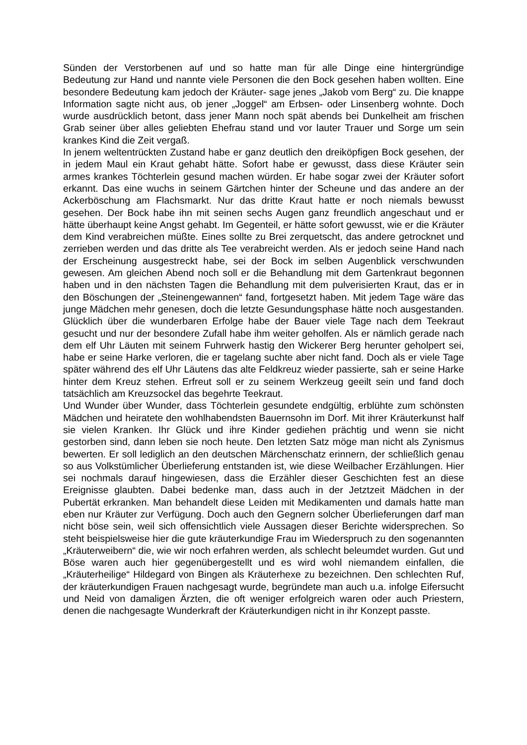Sünden der Verstorbenen auf und so hatte man für alle Dinge eine hintergründige Bedeutung zur Hand und nannte viele Personen die den Bock gesehen haben wollten. Eine besondere Bedeutung kam jedoch der Kräuter- sage jenes „Jakob vom Berg“ zu. Die knappe Information sagte nicht aus, ob jener „Joggel“ am Erbsen- oder Linsenberg wohnte. Doch wurde ausdrücklich betont, dass jener Mann noch spät abends bei Dunkelheit am frischen Grab seiner über alles geliebten Ehefrau stand und vor lauter Trauer und Sorge um sein krankes Kind die Zeit vergaß.
In jenem weltentrückten Zustand habe er ganz deutlich den dreiköpfigen Bock gesehen, der in jedem Maul ein Kraut gehabt hätte. Sofort habe er gewusst, dass diese Kräuter sein armes krankes Töchterlein gesund machen würden. Er habe sogar zwei der Kräuter sofort erkannt. Das eine wuchs in seinem Gärtchen hinter der Scheune und das andere an der Ackerböschung am Flachsmarkt. Nur das dritte Kraut hatte er noch niemals bewusst gesehen. Der Bock habe ihn mit seinen sechs Augen ganz freundlich angeschaut und er hätte überhaupt keine Angst gehabt. Im Gegenteil, er hätte sofort gewusst, wie er die Kräuter dem Kind verabreichen müßte. Eines sollte zu Brei zerquetscht, das andere getrocknet und zerrieben werden und das dritte als Tee verabreicht werden. Als er jedoch seine Hand nach der Erscheinung ausgestreckt habe, sei der Bock im selben Augenblick verschwunden gewesen. Am gleichen Abend noch soll er die Behandlung mit dem Gartenkraut begonnen haben und in den nächsten Tagen die Behandlung mit dem pulverisierten Kraut, das er in den Böschungen der „Steinengewannen“ fand, fortgesetzt haben. Mit jedem Tage wäre das junge Mädchen mehr genesen, doch die letzte Gesundungsphase hätte noch ausgestanden. Glücklich über die wunderbaren Erfolge habe der Bauer viele Tage nach dem Teekraut gesucht und nur der besondere Zufall habe ihm weiter geholfen. Als er nämlich gerade nach dem elf Uhr Läuten mit seinem Fuhrwerk hastig den Wickerer Berg herunter geholpert sei, habe er seine Harke verloren, die er tagelang suchte aber nicht fand. Doch als er viele Tage später während des elf Uhr Läutens das alte Feldkreuz wieder passierte, sah er seine Harke hinter dem Kreuz stehen. Erfreut soll er zu seinem Werkzeug geeilt sein und fand doch tatsächlich am Kreuzsockel das begehrte Teekraut.
Und Wunder über Wunder, dass Töchterlein gesundete endgültig, erblühte zum schönsten Mädchen und heiratete den wohlhabendsten Bauernsohn im Dorf. Mit ihrer Kräuterkunst half sie vielen Kranken. Ihr Glück und ihre Kinder gediehen prächtig und wenn sie nicht gestorben sind, dann leben sie noch heute. Den letzten Satz möge man nicht als Zynismus bewerten. Er soll lediglich an den deutschen Märchenschatz erinnern, der schließlich genau so aus Volkstümlicher Überlieferung entstanden ist, wie diese Weilbacher Erzählungen. Hier sei nochmals darauf hingewiesen, dass die Erzähler dieser Geschichten fest an diese Ereignisse glaubten. Dabei bedenke man, dass auch in der Jetztzeit Mädchen in der Pubertät erkranken. Man behandelt diese Leiden mit Medikamenten und damals hatte man eben nur Kräuter zur Verfügung. Doch auch den Gegnern solcher Überlieferungen darf man nicht böse sein, weil sich offensichtlich viele Aussagen dieser Berichte widersprechen. So steht beispielsweise hier die gute kräuterkundige Frau im Wiederspruch zu den sogenannten „Kräuterweibern“ die, wie wir noch erfahren werden, als schlecht beleumdet wurden. Gut und Böse waren auch hier gegenübergestellt und es wird wohl niemandem einfallen, die „Kräuterheilige“ Hildegard von Bingen als Kräuterhexe zu bezeichnen. Den schlechten Ruf, der kräuterkundigen Frauen nachgesagt wurde, begründete man auch u.a. infolge Eifersucht und Neid von damaligen Ärzten, die oft weniger erfolgreich waren oder auch Priestern, denen die nachgesagte Wunderkraft der Kräuterkundigen nicht in ihr Konzept passte.